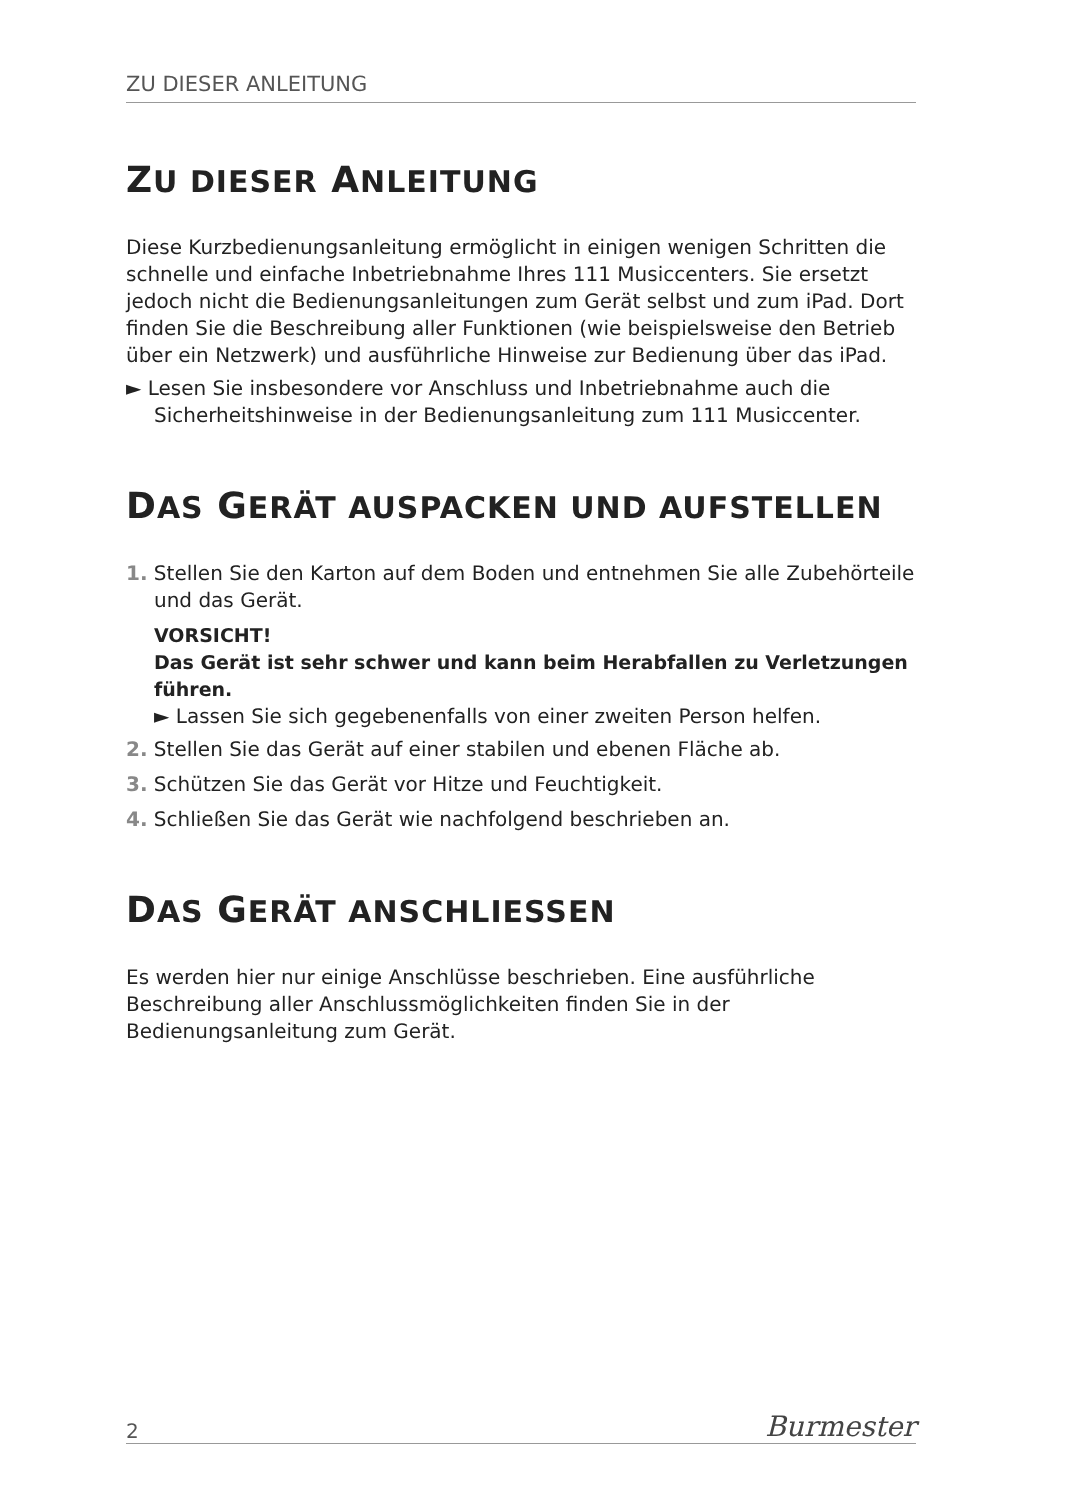ZU DIESER ANLEITUNG
ZU DIESER ANLEITUNG
Diese Kurzbedienungsanleitung ermöglicht in einigen wenigen Schritten die schnelle und einfache Inbetriebnahme Ihres 111 Musiccenters. Sie ersetzt jedoch nicht die Bedienungsanleitungen zum Gerät selbst und zum iPad. Dort finden Sie die Beschreibung aller Funktionen (wie beispielsweise den Betrieb über ein Netzwerk) und ausführliche Hinweise zur Bedienung über das iPad.
► Lesen Sie insbesondere vor Anschluss und Inbetriebnahme auch die Sicherheitshinweise in der Bedienungsanleitung zum 111 Musiccenter.
DAS GERÄT AUSPACKEN UND AUFSTELLEN
1. Stellen Sie den Karton auf dem Boden und entnehmen Sie alle Zubehörteile und das Gerät.
VORSICHT!
Das Gerät ist sehr schwer und kann beim Herabfallen zu Verletzungen führen.
► Lassen Sie sich gegebenenfalls von einer zweiten Person helfen.
2. Stellen Sie das Gerät auf einer stabilen und ebenen Fläche ab.
3. Schützen Sie das Gerät vor Hitze und Feuchtigkeit.
4. Schließen Sie das Gerät wie nachfolgend beschrieben an.
DAS GERÄT ANSCHLIESSEN
Es werden hier nur einige Anschlüsse beschrieben. Eine ausführliche Beschreibung aller Anschlussmöglichkeiten finden Sie in der Bedienungsanleitung zum Gerät.
2 Burmester